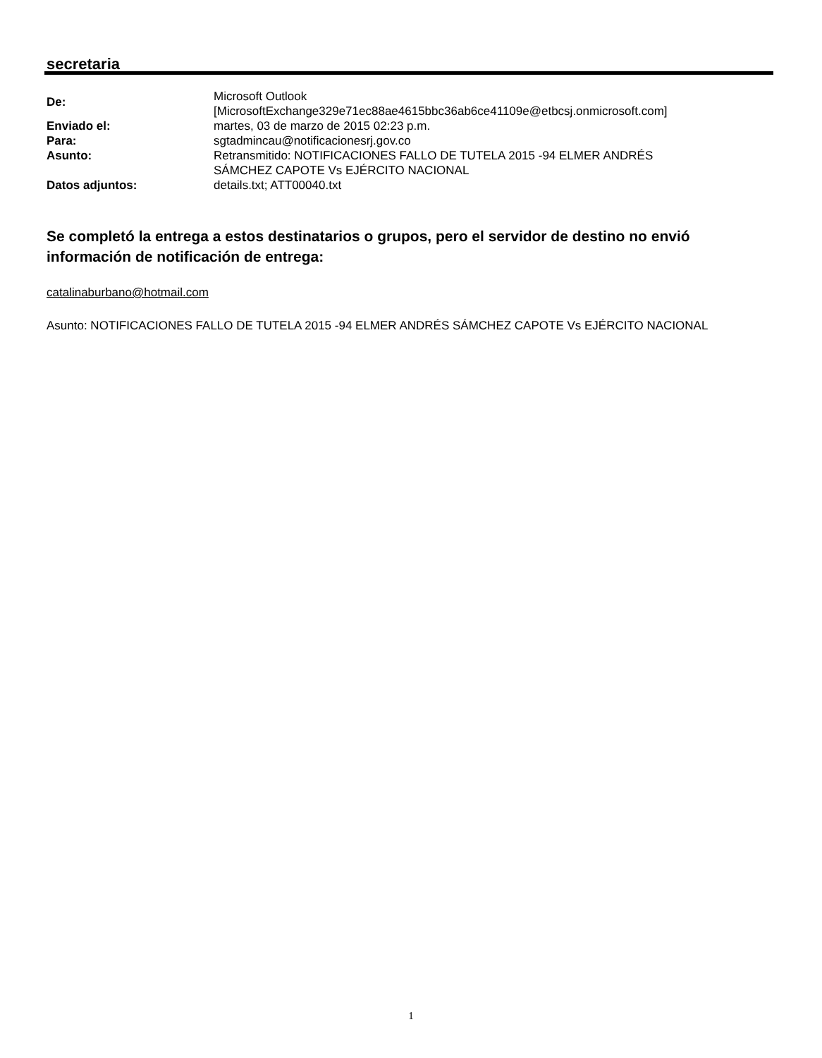secretaria
De:
Microsoft Outlook
[MicrosoftExchange329e71ec88ae4615bbc36ab6ce41109e@etbcsj.onmicrosoft.com]
Enviado el: martes, 03 de marzo de 2015 02:23 p.m.
Para: sgtadmincau@notificacionesrj.gov.co
Asunto: Retransmitido: NOTIFICACIONES FALLO DE TUTELA 2015 -94 ELMER ANDRÉS
SÁMCHEZ CAPOTE Vs EJÉRCITO NACIONAL
Datos adjuntos: details.txt; ATT00040.txt
Se completó la entrega a estos destinatarios o grupos, pero el servidor de destino no envió información de notificación de entrega:
catalinaburbano@hotmail.com
Asunto: NOTIFICACIONES FALLO DE TUTELA 2015 -94 ELMER ANDRÉS SÁMCHEZ CAPOTE Vs EJÉRCITO NACIONAL
1